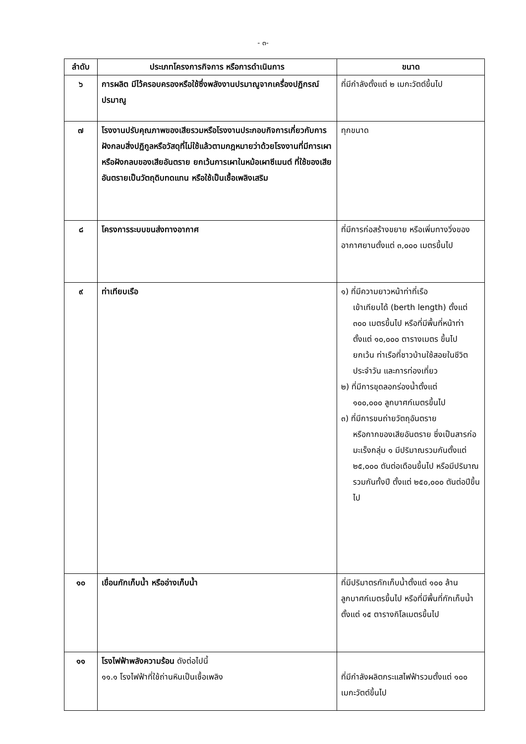- ๓-
| ลำดับ | ประเภทโครงการกิจการ หรือการดำเนินการ | ขนาด |
| --- | --- | --- |
| ๖ | การผลิต มีไว้ครอบครองหรือใช้ซึ่งพลังงานปรมาณูจากเครื่องปฏิกรณ์ปรมาณู | ที่มีกำลังตั้งแต่ ๒ เมกะวัตต์ขึ้นไป |
| ๗ | โรงงานปรับคุณภาพของเสียรวมหรือโรงงานประกอบกิจการเกี่ยวกับการฝังกลบสิ่งปฏิกูลหรือวัสดุที่ไม่ใช้แล้วตามกฎหมายว่าด้วยโรงงานที่มีการเผา หรือฝังกลบของเสียอันตราย ยกเว้นการเผาในหม้อเผาซีเมนต์ ที่ใช้ของเสียอันตรายเป็นวัตถุดิบทดแทน หรือใช้เป็นเชื้อเพลิงเสริม | ทุกขนาด |
| ๘ | โครงการระบบขนส่งทางอากาศ | ที่มีการก่อสร้างขยาย หรือเพิ่มทางวิ่งของอากาศยานตั้งแต่ ๓,๐๐๐ เมตรขึ้นไป |
| ๙ | ท่าเทียบเรือ | ๑) ที่มีความยาวหน้าท่าที่เรือ เข้าเทียบได้ (berth length) ตั้งแต่ ๓๐๐ เมตรขึ้นไป หรือที่มีพื้นที่หน้าท่าตั้งแต่ ๑๐,๐๐๐ ตารางเมตร ขึ้นไป ยกเว้น ท่าเรือที่ชาวบ้านใช้สอยในชีวิตประจำวัน และการท่องเที่ยว ๒) ที่มีการขุดลอกร่องน้ำตั้งแต่ ๑๐๐,๐๐๐ ลูกบาศก์เมตรขึ้นไป ๓) ที่มีการขนถ่ายวัตถุอันตราย หรือกากของเสียอันตราย ซึ่งเป็นสารก่อมะเร็งกลุ่ม ๑ มีปริมาณรวมกันตั้งแต่ ๒๕,๐๐๐ ตันต่อเดือนขึ้นไป หรือมีปริมาณรวมกันทั้งปี ตั้งแต่ ๒๕๐,๐๐๐ ตันต่อปีขึ้นไป |
| ๑๐ | เขื่อนกักเก็บน้ำ หรืออ่างเก็บน้ำ | ที่มีปริมาตรกักเก็บน้ำตั้งแต่ ๑๐๐ ล้านลูกบาศก์เมตรขึ้นไป หรือที่มีพื้นที่กักเก็บน้ำตั้งแต่ ๑๕ ตารางกิโลเมตรขึ้นไป |
| ๑๑ | โรงไฟฟ้าพลังความร้อน ดังต่อไปนี้ ๑๑.๑ โรงไฟฟ้าที่ใช้ถ่านหินเป็นเชื้อเพลิง | ที่มีกำลังผลิตกระแสไฟฟ้ารวมตั้งแต่ ๑๐๐ เมกะวัตต์ขึ้นไป |